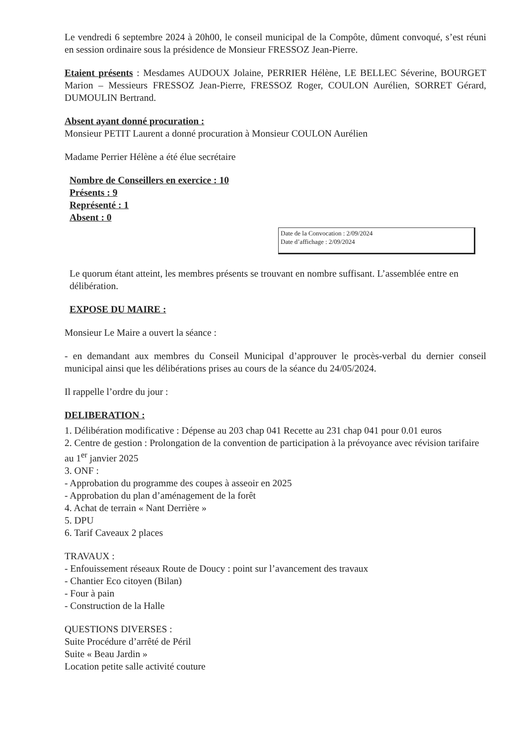Le vendredi 6 septembre 2024 à 20h00, le conseil municipal de la Compôte, dûment convoqué, s’est réuni en session ordinaire sous la présidence de Monsieur FRESSOZ Jean-Pierre.
Etaient présents : Mesdames AUDOUX Jolaine, PERRIER Hélène, LE BELLEC Séverine, BOURGET Marion – Messieurs FRESSOZ Jean-Pierre, FRESSOZ Roger, COULON Aurélien, SORRET Gérard, DUMOULIN Bertrand.
Absent ayant donné procuration :
Monsieur PETIT Laurent a donné procuration à Monsieur COULON Aurélien
Madame Perrier Hélène a été élue secrétaire
Nombre de Conseillers en exercice : 10
Présents : 9
Représenté : 1
Absent : 0
Date de la Convocation : 2/09/2024
Date d’affichage : 2/09/2024
Le quorum étant atteint, les membres présents se trouvant en nombre suffisant. L’assemblée entre en délibération.
EXPOSE DU MAIRE :
Monsieur Le Maire a ouvert la séance :
- en demandant aux membres du Conseil Municipal d’approuver le procès-verbal du dernier conseil municipal ainsi que les délibérations prises au cours de la séance du 24/05/2024.
Il rappelle l’ordre du jour :
DELIBERATION :
1. Délibération modificative : Dépense au 203 chap 041 Recette au 231 chap 041 pour 0.01 euros
2. Centre de gestion : Prolongation de la convention de participation à la prévoyance avec révision tarifaire au 1<sup>er</sup> janvier 2025
3. ONF :
- Approbation du programme des coupes à asseoir en 2025
- Approbation du plan d’aménagement de la forêt
4. Achat de terrain « Nant Derrière »
5. DPU
6. Tarif Caveaux 2 places
TRAVAUX :
- Enfouissement réseaux Route de Doucy : point sur l’avancement des travaux
- Chantier Eco citoyen (Bilan)
- Four à pain
- Construction de la Halle
QUESTIONS DIVERSES :
Suite Procédure d’arrêté de Péril
Suite « Beau Jardin »
Location petite salle activité couture